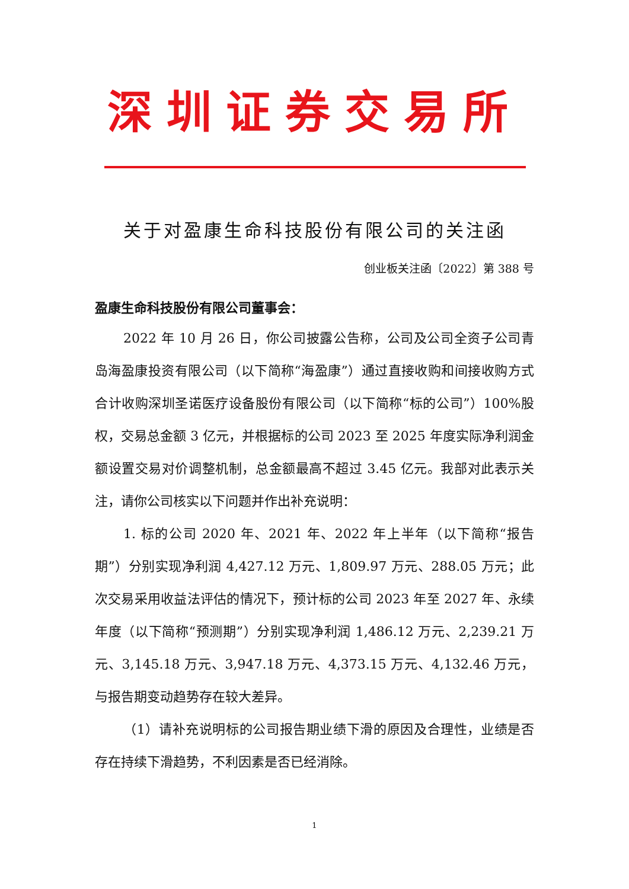深圳证券交易所
关于对盈康生命科技股份有限公司的关注函
创业板关注函〔2022〕第 388 号
盈康生命科技股份有限公司董事会：
2022 年 10 月 26 日，你公司披露公告称，公司及公司全资子公司青岛海盈康投资有限公司（以下简称“海盈康”）通过直接收购和间接收购方式合计收购深圳圣诺医疗设备股份有限公司（以下简称“标的公司”）100%股权，交易总金额 3 亿元，并根据标的公司 2023 至 2025 年度实际净利润金额设置交易对价调整机制，总金额最高不超过 3.45 亿元。我部对此表示关注，请你公司核实以下问题并作出补充说明：
1. 标的公司 2020 年、2021 年、2022 年上半年（以下简称“报告期”）分别实现净利润 4,427.12 万元、1,809.97 万元、288.05 万元；此次交易采用收益法评估的情况下，预计标的公司 2023 年至 2027 年、永续年度（以下简称“预测期”）分别实现净利润 1,486.12 万元、2,239.21 万元、3,145.18 万元、3,947.18 万元、4,373.15 万元、4,132.46 万元，与报告期变动趋势存在较大差异。
（1）请补充说明标的公司报告期业绩下滑的原因及合理性，业绩是否存在持续下滑趋势，不利因素是否已经消除。
1